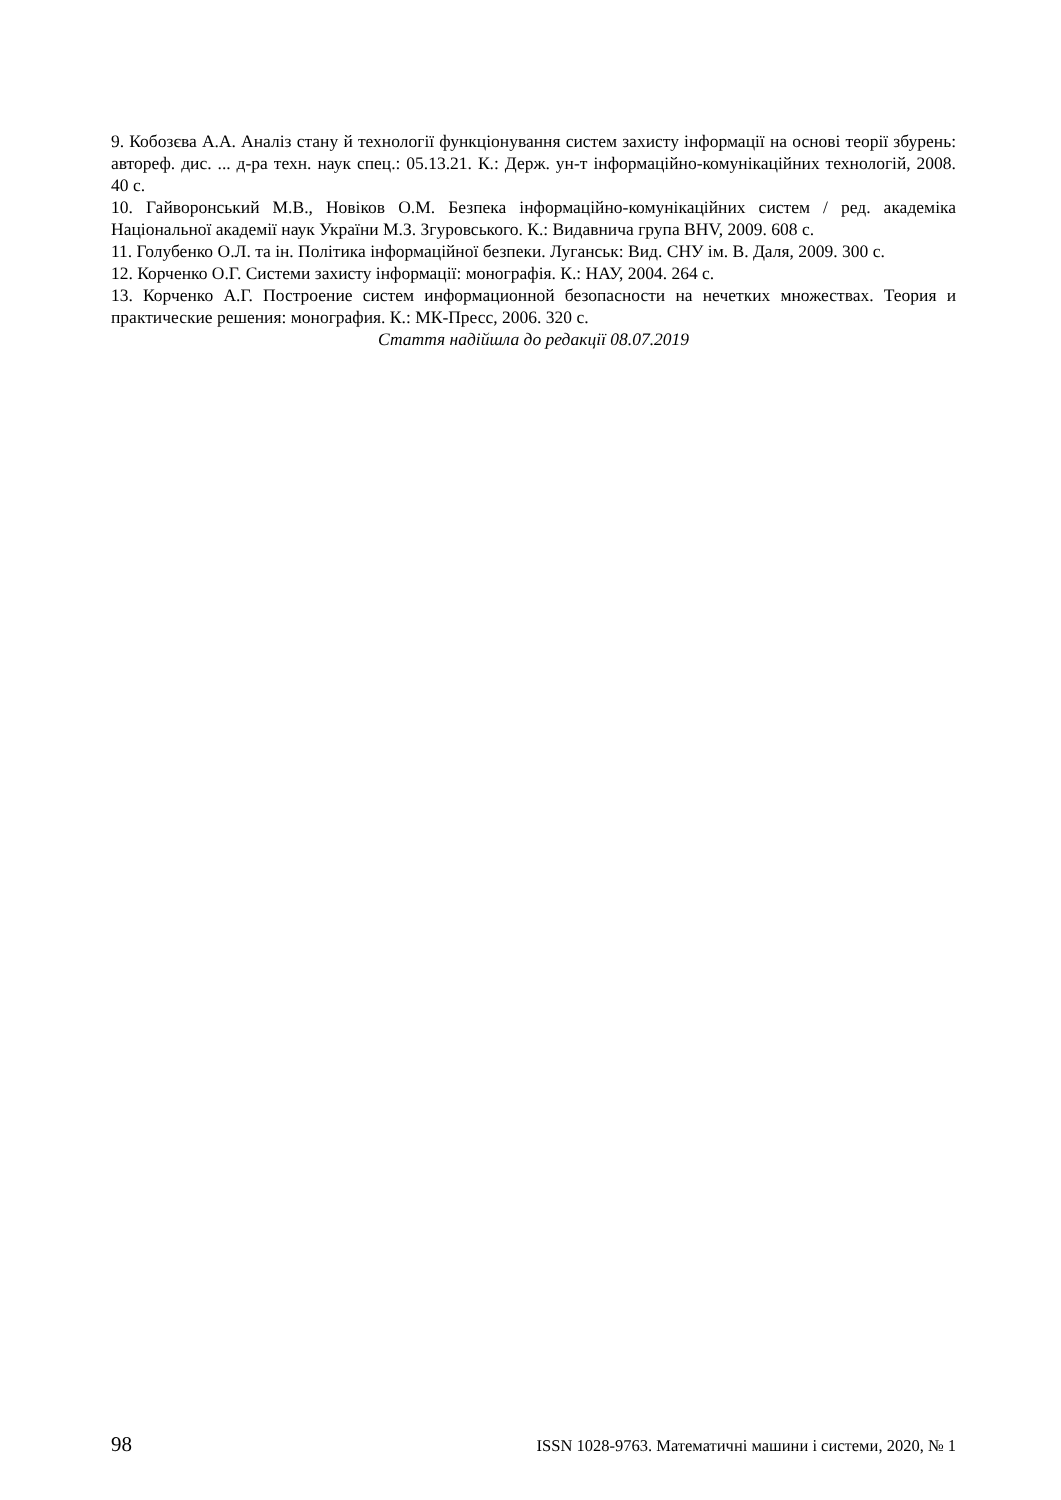9. Кобозєва А.А. Аналіз стану й технології функціонування систем захисту інформації на основі теорії збурень: автореф. дис. ... д-ра техн. наук спец.: 05.13.21. К.: Держ. ун-т інформаційно-комунікаційних технологій, 2008. 40 с.
10. Гайворонський М.В., Новіков О.М. Безпека інформаційно-комунікаційних систем / ред. академіка Національної академії наук України М.З. Згуровського. К.: Видавнича група BHV, 2009. 608 с.
11. Голубенко О.Л. та ін. Політика інформаційної безпеки. Луганськ: Вид. СНУ ім. В. Даля, 2009. 300 с.
12. Корченко О.Г. Системи захисту інформації: монографія. К.: НАУ, 2004. 264 с.
13. Корченко А.Г. Построение систем информационной безопасности на нечетких множествах. Теория и практические решения: монография. К.: МК-Пресс, 2006. 320 с.
Стаття надійшла до редакції 08.07.2019
98 ISSN 1028-9763. Математичні машини і системи, 2020, № 1